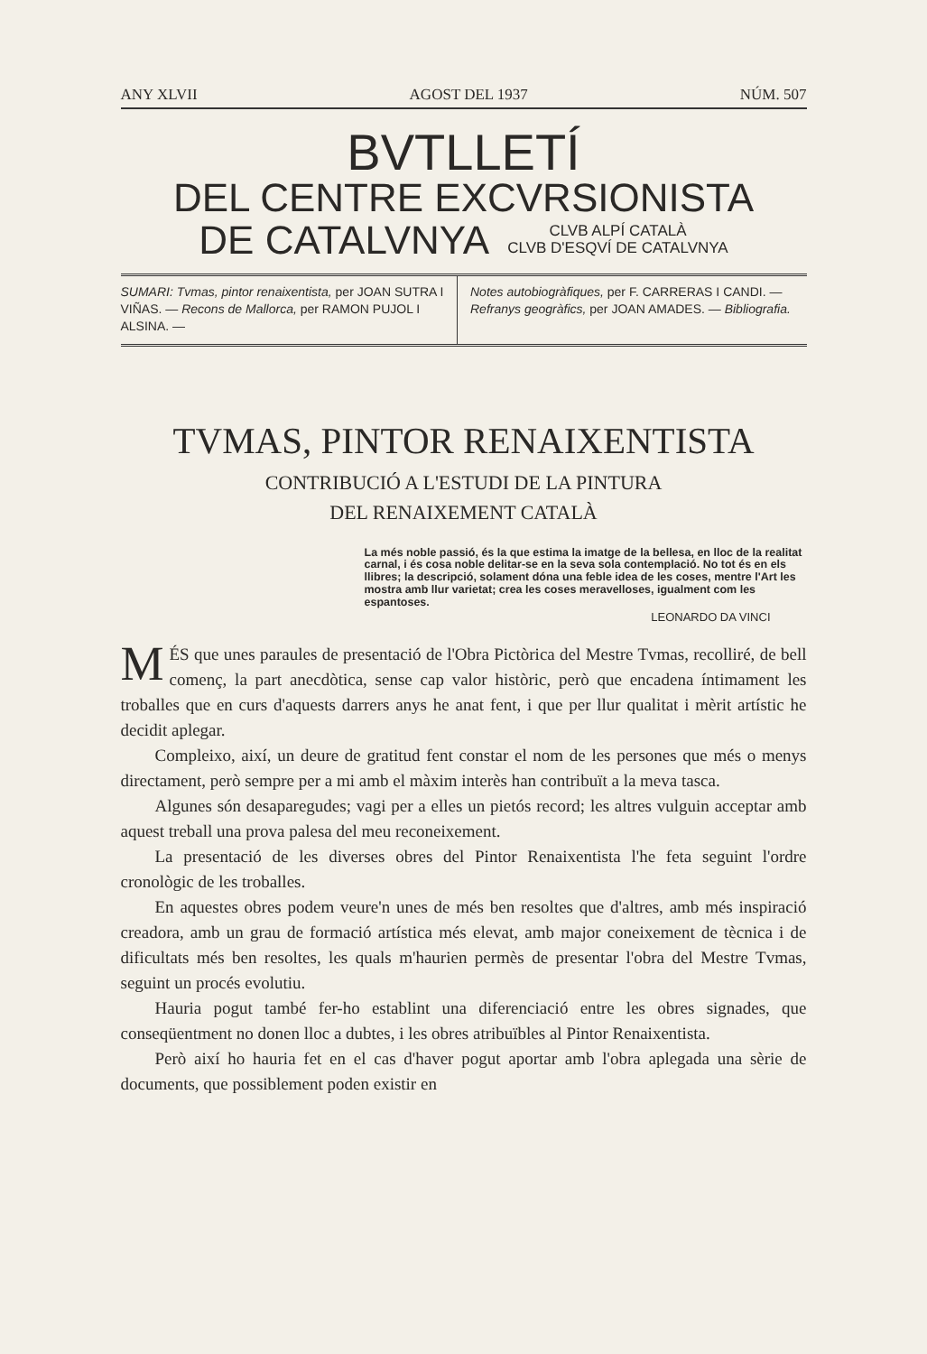ANY XLVII AGOST DEL 1937 NÚM. 507
BVTLLETÍ
DEL CENTRE EXCVRSIONISTA
DE CATALVNYA CLVB ALPÍ CATALÀ
CLVB D'ESQVÍ DE CATALVNYA
SUMARI: Tvmas, pintor renaixentista, per JOAN SUTRA I VIÑAS. — Recons de Mallorca, per RAMON PUJOL I ALSINA. —
Notes autobiogràfiques, per F. CARRERAS I CANDI. — Refranys geogràfics, per JOAN AMADES. — Bibliografia.
TVMAS, PINTOR RENAIXENTISTA
CONTRIBUCIÓ A L'ESTUDI DE LA PINTURA
DEL RENAIXEMENT CATALÀ
La més noble passió, és la que estima la imatge de la bellesa, en lloc de la realitat carnal, i és cosa noble delitar-se en la seva sola contemplació. No tot és en els llibres; la descripció, solament dóna una feble idea de les coses, mentre l'Art les mostra amb llur varietat; crea les coses meravelloses, igualment com les espantoses.
LEONARDO DA VINCI
MÉS que unes paraules de presentació de l'Obra Pictòrica del Mestre Tvmas, recolliré, de bell començ, la part anecdòtica, sense cap valor històric, però que encadena íntimament les troballes que en curs d'aquests darrers anys he anat fent, i que per llur qualitat i mèrit artístic he decidit aplegar.
Compleixo, així, un deure de gratitud fent constar el nom de les persones que més o menys directament, però sempre per a mi amb el màxim interès han contribuït a la meva tasca.
Algunes són desaparegudes; vagi per a elles un pietós record; les altres vulguin acceptar amb aquest treball una prova palesa del meu reconeixement.
La presentació de les diverses obres del Pintor Renaixentista l'he feta seguint l'ordre cronològic de les troballes.
En aquestes obres podem veure'n unes de més ben resoltes que d'altres, amb més inspiració creadora, amb un grau de formació artística més elevat, amb major coneixement de tècnica i de dificultats més ben resoltes, les quals m'haurien permès de presentar l'obra del Mestre Tvmas, seguint un procés evolutiu.
Hauria pogut també fer-ho establint una diferenciació entre les obres signades, que conseqüentment no donen lloc a dubtes, i les obres atribuïbles al Pintor Renaixentista.
Però així ho hauria fet en el cas d'haver pogut aportar amb l'obra aplegada una sèrie de documents, que possiblement poden existir en